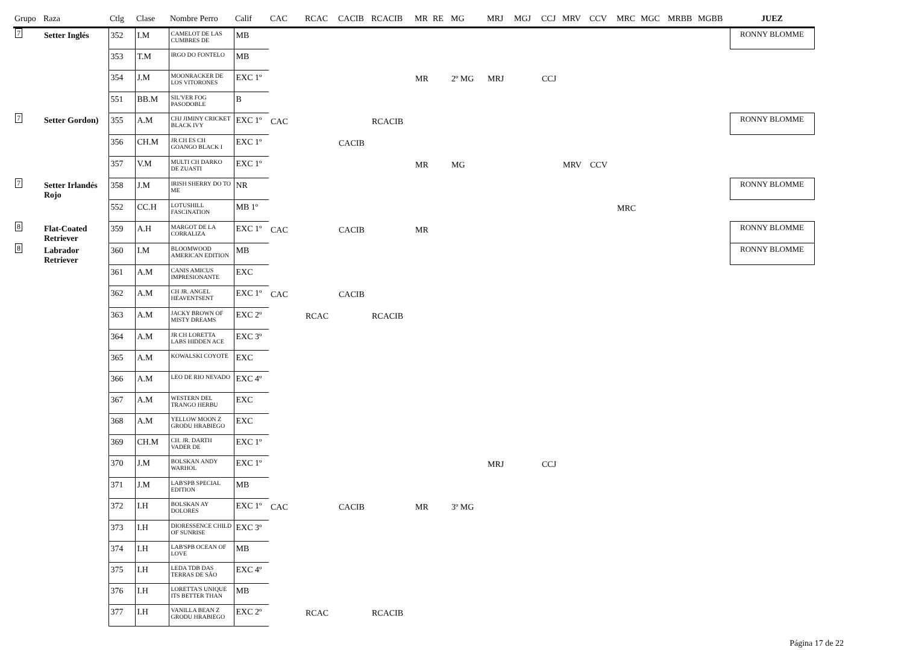| Grupo | Raza | Ctlg | Clase | Nombre Perro | Calif | CAC | RCAC | CACIB | RCACIB | MR | RE | MG | MRJ | MGJ | CCJ | MRV | CCV | MRC | MGC | MRBB | MGBB | JUEZ |
| --- | --- | --- | --- | --- | --- | --- | --- | --- | --- | --- | --- | --- | --- | --- | --- | --- | --- | --- | --- | --- | --- | --- |
| 7 | Setter Inglés | 352 | I.M | CAMELOT DE LAS CUMBRES DE | MB | | | | | | | | | | | | | | | | | RONNY BLOMME |
| | | 353 | T.M | IRGO DO FONTELO | MB | | | | | | | | | | | | | | | | | |
| | | 354 | J.M | MOONRACKER DE LOS VITORONES | EXC 1º | | | | | MR | | 2º MG | MRJ | | CCJ | | | | | | | |
| | | 551 | BB.M | SIL'VER FOG PASODOBLE | B | | | | | | | | | | | | | | | | | |
| 7 | Setter Gordon) | 355 | A.M | CHJ JIMINY CRICKET BLACK IVY | EXC 1º | CAC | | | RCACIB | | | | | | | | | | | | | RONNY BLOMME |
| | | 356 | CH.M | JR CH ES CH GOANGO BLACK I | EXC 1º | | | CACIB | | | | | | | | | | | | | | |
| | | 357 | V.M | MULTI CH DARKO DE ZUASTI | EXC 1º | | | | | MR | | MG | | | | MRV | CCV | | | | | |
| 7 | Setter Irlandés Rojo | 358 | J.M | IRISH SHERRY DO TO ME | NR | | | | | | | | | | | | | | | | | RONNY BLOMME |
| | | 552 | CC.H | LOTUSHILL FASCINATION | MB 1º | | | | | | | | | | | | | MRC | | | | |
| 8 | Flat-Coated Retriever | 359 | A.H | MARGOT DE LA CORRALIZA | EXC 1º | CAC | | CACIB | | MR | | | | | | | | | | | | RONNY BLOMME |
| 8 | Labrador Retriever | 360 | I.M | BLOOMWOOD AMERICAN EDITION | MB | | | | | | | | | | | | | | | | | RONNY BLOMME |
| | | 361 | A.M | CANIS AMICUS IMPRESIONANTE | EXC | | | | | | | | | | | | | | | | | |
| | | 362 | A.M | CH JR. ANGEL HEAVENTSENT | EXC 1º | CAC | | CACIB | | | | | | | | | | | | | | |
| | | 363 | A.M | JACKY BROWN OF MISTY DREAMS | EXC 2º | | RCAC | | RCACIB | | | | | | | | | | | | | |
| | | 364 | A.M | JR CH LORETTA LABS HIDDEN ACE | EXC 3º | | | | | | | | | | | | | | | | | |
| | | 365 | A.M | KOWALSKI COYOTE | EXC | | | | | | | | | | | | | | | | | |
| | | 366 | A.M | LEO DE RIO NEVADO | EXC 4º | | | | | | | | | | | | | | | | | |
| | | 367 | A.M | WESTERN DEL TRANGO HERBU | EXC | | | | | | | | | | | | | | | | | |
| | | 368 | A.M | YELLOW MOON Z GRODU HRABIEGO | EXC | | | | | | | | | | | | | | | | | |
| | | 369 | CH.M | CH. JR. DARTH VADER DE | EXC 1º | | | | | | | | | | | | | | | | | |
| | | 370 | J.M | BOLSKAN ANDY WARHOL | EXC 1º | | | | | | | | MRJ | | CCJ | | | | | | | |
| | | 371 | J.M | LAB'SPB SPECIAL EDITION | MB | | | | | | | | | | | | | | | | | |
| | | 372 | I.H | BOLSKAN AY DOLORES | EXC 1º | CAC | | CACIB | | MR | | 3º MG | | | | | | | | | | |
| | | 373 | I.H | DIORESSENCE CHILD OF SUNRISE | EXC 3º | | | | | | | | | | | | | | | | | |
| | | 374 | I.H | LAB'SPB OCEAN OF LOVE | MB | | | | | | | | | | | | | | | | | |
| | | 375 | I.H | LEDA TDB DAS TERRAS DE SÃO | EXC 4º | | | | | | | | | | | | | | | | | |
| | | 376 | I.H | LORETTA'S UNIQUE ITS BETTER THAN | MB | | | | | | | | | | | | | | | | | |
| | | 377 | I.H | VANILLA BEAN Z GRODU HRABIEGO | EXC 2º | | RCAC | | RCACIB | | | | | | | | | | | | | |
Página 17 de 22